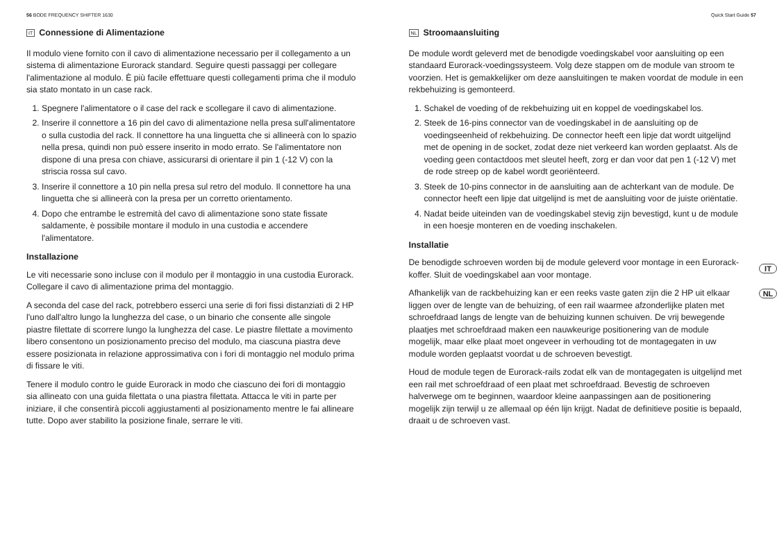56 BODE FREQUENCY SHIFTER 1630 Quick Start Guide 57
IT Connessione di Alimentazione
Il modulo viene fornito con il cavo di alimentazione necessario per il collegamento a un sistema di alimentazione Eurorack standard. Seguire questi passaggi per collegare l'alimentazione al modulo. È più facile effettuare questi collegamenti prima che il modulo sia stato montato in un case rack.
1. Spegnere l'alimentatore o il case del rack e scollegare il cavo di alimentazione.
2. Inserire il connettore a 16 pin del cavo di alimentazione nella presa sull'alimentatore o sulla custodia del rack. Il connettore ha una linguetta che si allineerà con lo spazio nella presa, quindi non può essere inserito in modo errato. Se l'alimentatore non dispone di una presa con chiave, assicurarsi di orientare il pin 1 (-12 V) con la striscia rossa sul cavo.
3. Inserire il connettore a 10 pin nella presa sul retro del modulo. Il connettore ha una linguetta che si allineerà con la presa per un corretto orientamento.
4. Dopo che entrambe le estremità del cavo di alimentazione sono state fissate saldamente, è possibile montare il modulo in una custodia e accendere l'alimentatore.
Installazione
Le viti necessarie sono incluse con il modulo per il montaggio in una custodia Eurorack. Collegare il cavo di alimentazione prima del montaggio.
A seconda del case del rack, potrebbero esserci una serie di fori fissi distanziati di 2 HP l'uno dall'altro lungo la lunghezza del case, o un binario che consente alle singole piastre filettate di scorrere lungo la lunghezza del case. Le piastre filettate a movimento libero consentono un posizionamento preciso del modulo, ma ciascuna piastra deve essere posizionata in relazione approssimativa con i fori di montaggio nel modulo prima di fissare le viti.
Tenere il modulo contro le guide Eurorack in modo che ciascuno dei fori di montaggio sia allineato con una guida filettata o una piastra filettata. Attacca le viti in parte per iniziare, il che consentirà piccoli aggiustamenti al posizionamento mentre le fai allineare tutte. Dopo aver stabilito la posizione finale, serrare le viti.
NL Stroomaansluiting
De module wordt geleverd met de benodigde voedingskabel voor aansluiting op een standaard Eurorack-voedingssysteem. Volg deze stappen om de module van stroom te voorzien. Het is gemakkelijker om deze aansluitingen te maken voordat de module in een rekbehuizing is gemonteerd.
1. Schakel de voeding of de rekbehuizing uit en koppel de voedingskabel los.
2. Steek de 16-pins connector van de voedingskabel in de aansluiting op de voedingseenheid of rekbehuizing. De connector heeft een lipje dat wordt uitgelijnd met de opening in de socket, zodat deze niet verkeerd kan worden geplaatst. Als de voeding geen contactdoos met sleutel heeft, zorg er dan voor dat pen 1 (-12 V) met de rode streep op de kabel wordt georiënteerd.
3. Steek de 10-pins connector in de aansluiting aan de achterkant van de module. De connector heeft een lipje dat uitgelijnd is met de aansluiting voor de juiste oriëntatie.
4. Nadat beide uiteinden van de voedingskabel stevig zijn bevestigd, kunt u de module in een hoesje monteren en de voeding inschakelen.
Installatie
De benodigde schroeven worden bij de module geleverd voor montage in een Eurorack-koffer. Sluit de voedingskabel aan voor montage.
Afhankelijk van de rackbehuizing kan er een reeks vaste gaten zijn die 2 HP uit elkaar liggen over de lengte van de behuizing, of een rail waarmee afzonderlijke platen met schroefdraad langs de lengte van de behuizing kunnen schuiven. De vrij bewegende plaatjes met schroefdraad maken een nauwkeurige positionering van de module mogelijk, maar elke plaat moet ongeveer in verhouding tot de montagegaten in uw module worden geplaatst voordat u de schroeven bevestigt.
Houd de module tegen de Eurorack-rails zodat elk van de montagegaten is uitgelijnd met een rail met schroefdraad of een plaat met schroefdraad. Bevestig de schroeven halverwege om te beginnen, waardoor kleine aanpassingen aan de positionering mogelijk zijn terwijl u ze allemaal op één lijn krijgt. Nadat de definitieve positie is bepaald, draait u de schroeven vast.
IT
NL